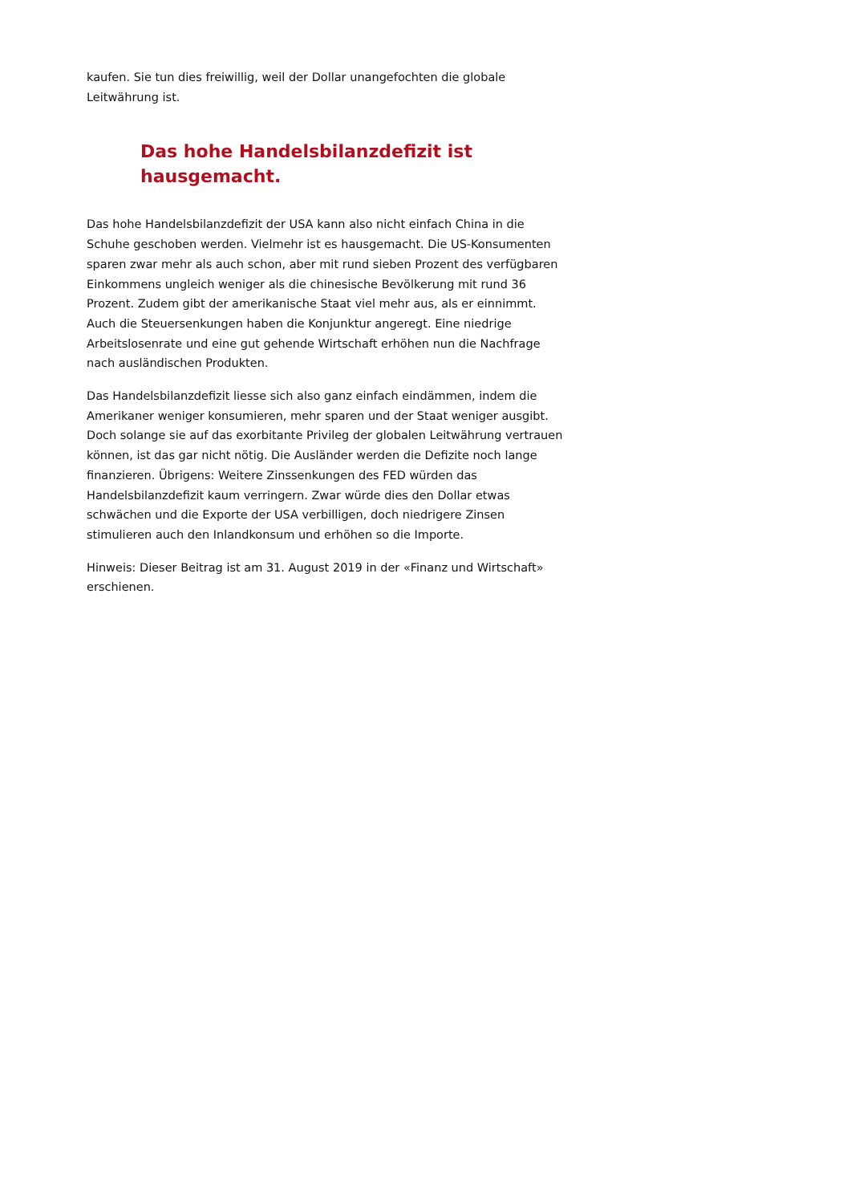kaufen. Sie tun dies freiwillig, weil der Dollar unangefochten die globale Leitwährung ist.
Das hohe Handelsbilanzdefizit ist hausgemacht.
Das hohe Handelsbilanzdefizit der USA kann also nicht einfach China in die Schuhe geschoben werden. Vielmehr ist es hausgemacht. Die US-Konsumenten sparen zwar mehr als auch schon, aber mit rund sieben Prozent des verfügbaren Einkommens ungleich weniger als die chinesische Bevölkerung mit rund 36 Prozent. Zudem gibt der amerikanische Staat viel mehr aus, als er einnimmt. Auch die Steuersenkungen haben die Konjunktur angeregt. Eine niedrige Arbeitslosenrate und eine gut gehende Wirtschaft erhöhen nun die Nachfrage nach ausländischen Produkten.
Das Handelsbilanzdefizit liesse sich also ganz einfach eindämmen, indem die Amerikaner weniger konsumieren, mehr sparen und der Staat weniger ausgibt. Doch solange sie auf das exorbitante Privileg der globalen Leitwährung vertrauen können, ist das gar nicht nötig. Die Ausländer werden die Defizite noch lange finanzieren. Übrigens: Weitere Zinssenkungen des FED würden das Handelsbilanzdefizit kaum verringern. Zwar würde dies den Dollar etwas schwächen und die Exporte der USA verbilligen, doch niedrigere Zinsen stimulieren auch den Inlandkonsum und erhöhen so die Importe.
Hinweis: Dieser Beitrag ist am 31. August 2019 in der «Finanz und Wirtschaft» erschienen.